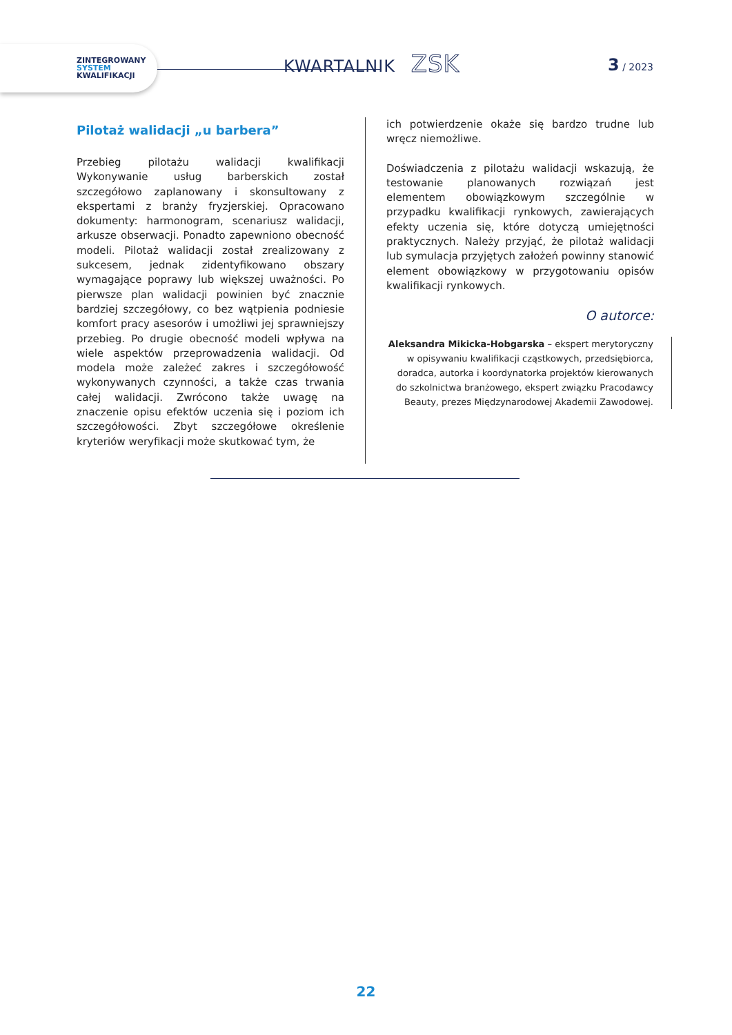ZINTEGROWANY
SYSTEM
KWALIFIKACJI
KWARTALNIK ZSK
3 / 2023
Pilotaż walidacji „u barbera”
Przebieg pilotażu walidacji kwalifikacji Wykonywanie usług barberskich został szczegółowo zaplanowany i skonsultowany z ekspertami z branży fryzjerskiej. Opracowano dokumenty: harmonogram, scenariusz walidacji, arkusze obserwacji. Ponadto zapewniono obecność modeli. Pilotaż walidacji został zrealizowany z sukcesem, jednak zidentyfikowano obszary wymagające poprawy lub większej uważności. Po pierwsze plan walidacji powinien być znacznie bardziej szczegółowy, co bez wątpienia podniesie komfort pracy asesorów i umożliwi jej sprawniejszy przebieg. Po drugie obecność modeli wpływa na wiele aspektów przeprowadzenia walidacji. Od modela może zależeć zakres i szczegółowość wykonywanych czynności, a także czas trwania całej walidacji. Zwrócono także uwagę na znaczenie opisu efektów uczenia się i poziom ich szczegółowości. Zbyt szczegółowe określenie kryteriów weryfikacji może skutkować tym, że
ich potwierdzenie okaże się bardzo trudne lub wręcz niemożliwe.
Doświadczenia z pilotażu walidacji wskazują, że testowanie planowanych rozwiązań jest elementem obowiązkowym szczególnie w przypadku kwalifikacji rynkowych, zawierających efekty uczenia się, które dotyczą umiejętności praktycznych. Należy przyjąć, że pilotaż walidacji lub symulacja przyjętych założeń powinny stanowić element obowiązkowy w przygotowaniu opisów kwalifikacji rynkowych.
O autorce:
Aleksandra Mikicka-Hobgarska – ekspert merytoryczny w opisywaniu kwalifikacji cząstkowych, przedsiębiorca, doradca, autorka i koordynatorka projektów kierowanych do szkolnictwa branżowego, ekspert związku Pracodawcy Beauty, prezes Międzynarodowej Akademii Zawodowej.
22